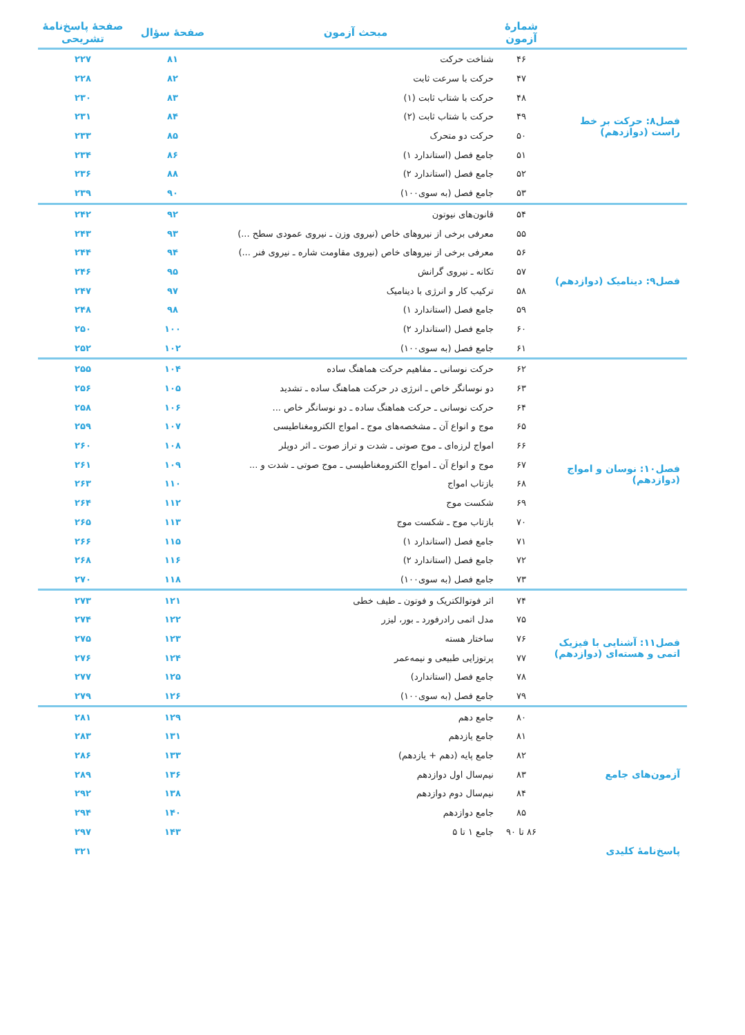| | شمارهٔ آزمون | مبحث آزمون | صفحهٔ سؤال | صفحهٔ پاسخ‌نامهٔ تشریحی |
| --- | --- | --- | --- | --- |
| فصل۸: حرکت بر خط راست (دوازدهم) | ۴۶ | شناخت حرکت | ۸۱ | ۲۲۷ |
| | ۴۷ | حرکت با سرعت ثابت | ۸۲ | ۲۲۸ |
| | ۴۸ | حرکت با شتاب ثابت (۱) | ۸۳ | ۲۳۰ |
| | ۴۹ | حرکت با شتاب ثابت (۲) | ۸۴ | ۲۳۱ |
| | ۵۰ | حرکت دو متحرک | ۸۵ | ۲۳۳ |
| | ۵۱ | جامع فصل (استاندارد ۱) | ۸۶ | ۲۳۴ |
| | ۵۲ | جامع فصل (استاندارد ۲) | ۸۸ | ۲۳۶ |
| | ۵۳ | جامع فصل (به سوی۱۰۰) | ۹۰ | ۲۳۹ |
| فصل۹: دینامیک (دوازدهم) | ۵۴ | قانون‌های نیوتون | ۹۲ | ۲۴۲ |
| | ۵۵ | معرفی برخی از نیروهای خاص (نیروی وزن ـ نیروی عمودی سطح ...) | ۹۳ | ۲۴۳ |
| | ۵۶ | معرفی برخی از نیروهای خاص (نیروی مقاومت شاره ـ نیروی فنر ...) | ۹۴ | ۲۴۴ |
| | ۵۷ | تکانه ـ نیروی گرانش | ۹۵ | ۲۴۶ |
| | ۵۸ | ترکیب کار و انرژی با دینامیک | ۹۷ | ۲۴۷ |
| | ۵۹ | جامع فصل (استاندارد ۱) | ۹۸ | ۲۴۸ |
| | ۶۰ | جامع فصل (استاندارد ۲) | ۱۰۰ | ۲۵۰ |
| | ۶۱ | جامع فصل (به سوی۱۰۰) | ۱۰۲ | ۲۵۲ |
| فصل۱۰: نوسان و امواج (دوازدهم) | ۶۲ | حرکت نوسانی ـ مفاهیم حرکت هماهنگ ساده | ۱۰۴ | ۲۵۵ |
| | ۶۳ | دو نوسانگر خاص ـ انرژی در حرکت هماهنگ ساده ـ تشدید | ۱۰۵ | ۲۵۶ |
| | ۶۴ | حرکت نوسانی ـ حرکت هماهنگ ساده ـ دو نوسانگر خاص ... | ۱۰۶ | ۲۵۸ |
| | ۶۵ | موج و انواع آن ـ مشخصه‌های موج ـ امواج الکترومغناطیسی | ۱۰۷ | ۲۵۹ |
| | ۶۶ | امواج لرزه‌ای ـ موج صوتی ـ شدت و تراز صوت ـ اثر دوپلر | ۱۰۸ | ۲۶۰ |
| | ۶۷ | موج و انواع آن ـ امواج الکترومغناطیسی ـ موج صوتی ـ شدت و ... | ۱۰۹ | ۲۶۱ |
| | ۶۸ | بازتاب امواج | ۱۱۰ | ۲۶۳ |
| | ۶۹ | شکست موج | ۱۱۲ | ۲۶۴ |
| | ۷۰ | بازتاب موج ـ شکست موج | ۱۱۳ | ۲۶۵ |
| | ۷۱ | جامع فصل (استاندارد ۱) | ۱۱۵ | ۲۶۶ |
| | ۷۲ | جامع فصل (استاندارد ۲) | ۱۱۶ | ۲۶۸ |
| | ۷۳ | جامع فصل (به سوی۱۰۰) | ۱۱۸ | ۲۷۰ |
| فصل۱۱: آشنایی با فیزیک اتمی و هسته‌ای (دوازدهم) | ۷۴ | اثر فوتوالکتریک و فوتون ـ طیف خطی | ۱۲۱ | ۲۷۳ |
| | ۷۵ | مدل اتمی رادرفورد ـ بور، لیزر | ۱۲۲ | ۲۷۴ |
| | ۷۶ | ساختار هسته | ۱۲۳ | ۲۷۵ |
| | ۷۷ | پرتوزایی طبیعی و نیمه‌عمر | ۱۲۴ | ۲۷۶ |
| | ۷۸ | جامع فصل (استاندارد) | ۱۲۵ | ۲۷۷ |
| | ۷۹ | جامع فصل (به سوی۱۰۰) | ۱۲۶ | ۲۷۹ |
| آزمون‌های جامع | ۸۰ | جامع دهم | ۱۲۹ | ۲۸۱ |
| | ۸۱ | جامع یازدهم | ۱۳۱ | ۲۸۳ |
| | ۸۲ | جامع پایه (دهم + یازدهم) | ۱۳۳ | ۲۸۶ |
| | ۸۳ | نیم‌سال اول دوازدهم | ۱۳۶ | ۲۸۹ |
| | ۸۴ | نیم‌سال دوم دوازدهم | ۱۳۸ | ۲۹۲ |
| | ۸۵ | جامع دوازدهم | ۱۴۰ | ۲۹۴ |
| | ۸۶ تا ۹۰ | جامع ۱ تا ۵ | ۱۴۳ | ۲۹۷ |
| پاسخ‌نامهٔ کلیدی | | | | ۳۲۱ |